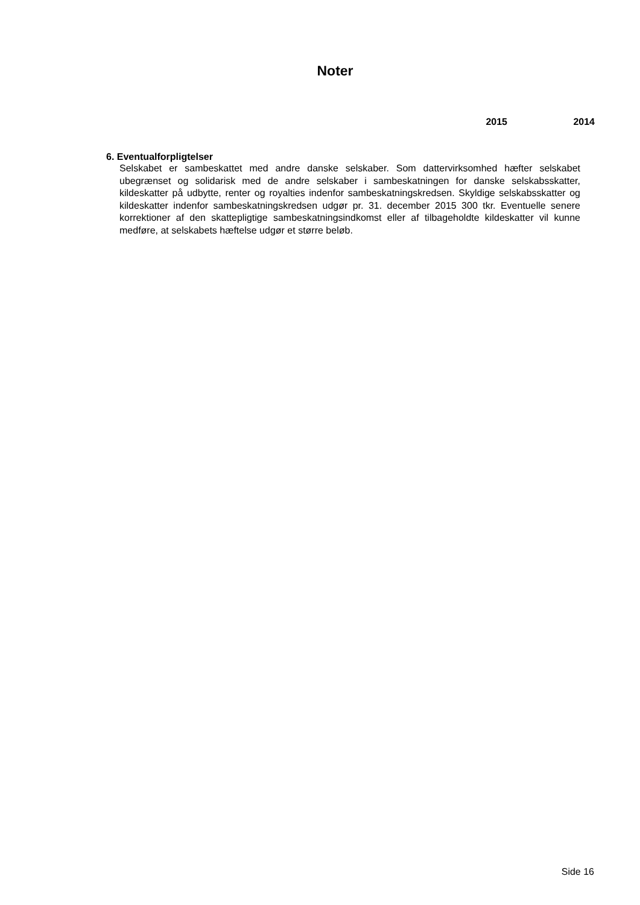Noter
2015 2014
6. Eventualforpligtelser
Selskabet er sambeskattet med andre danske selskaber. Som dattervirksomhed hæfter selskabet ubegrænset og solidarisk med de andre selskaber i sambeskatningen for danske selskabsskatter, kildeskatter på udbytte, renter og royalties indenfor sambeskatningskredsen. Skyldige selskabsskatter og kildeskatter indenfor sambeskatningskredsen udgør pr. 31. december 2015 300 tkr. Eventuelle senere korrektioner af den skattepligtige sambeskatningsindkomst eller af tilbageholdte kildeskatter vil kunne medføre, at selskabets hæftelse udgør et større beløb.
Side 16